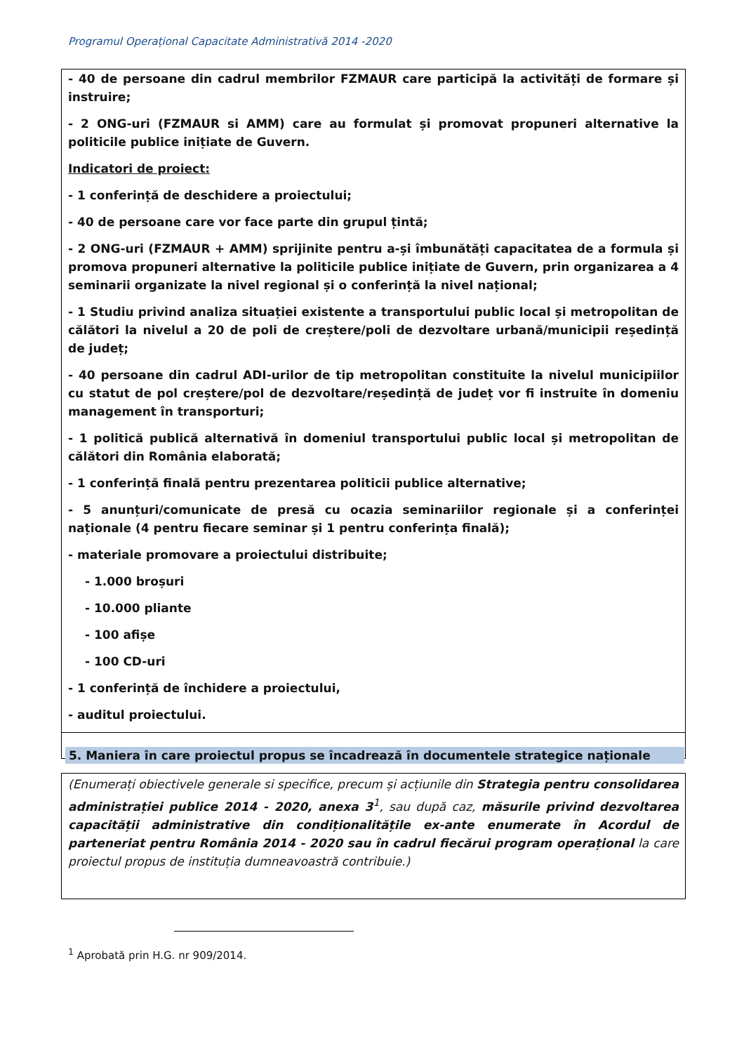Programul Operațional Capacitate Administrativă 2014 -2020
- 40 de persoane din cadrul membrilor FZMAUR care participă la activități de formare și instruire;
- 2 ONG-uri (FZMAUR si AMM) care au formulat și promovat propuneri alternative la politicile publice inițiate de Guvern.
Indicatori de proiect:
- 1 conferință de deschidere a proiectului;
- 40 de persoane care vor face parte din grupul țintă;
- 2 ONG-uri (FZMAUR + AMM) sprijinite pentru a-și îmbunătăți capacitatea de a formula și promova propuneri alternative la politicile publice inițiate de Guvern, prin organizarea a 4 seminarii organizate la nivel regional și o conferință la nivel național;
- 1 Studiu privind analiza situației existente a transportului public local și metropolitan de călători la nivelul a 20 de poli de creștere/poli de dezvoltare urbană/municipii reședință de județ;
- 40 persoane din cadrul ADI-urilor de tip metropolitan constituite la nivelul municipiilor cu statut de pol creștere/pol de dezvoltare/reședință de județ vor fi instruite în domeniu management în transporturi;
- 1 politică publică alternativă în domeniul transportului public local și metropolitan de călători din România elaborată;
- 1 conferință finală pentru prezentarea politicii publice alternative;
- 5 anunțuri/comunicate de presă cu ocazia seminariilor regionale și a conferinței naționale (4 pentru fiecare seminar și 1 pentru conferința finală);
- materiale promovare a proiectului distribuite;
- 1.000 broșuri
- 10.000 pliante
- 100 afișe
- 100 CD-uri
- 1 conferință de închidere a proiectului,
- auditul proiectului.
5. Maniera în care proiectul propus se încadrează în documentele strategice naționale
(Enumerați obiectivele generale si specifice, precum și acțiunile din Strategia pentru consolidarea administrației publice 2014 - 2020, anexa 3<sup>1</sup>, sau după caz, măsurile privind dezvoltarea capacității administrative din condiționalitățile ex-ante enumerate în Acordul de parteneriat pentru România 2014 - 2020 sau în cadrul fiecărui program operațional la care proiectul propus de instituția dumneavoastră contribuie.)
<sup>1</sup> Aprobată prin H.G. nr 909/2014.